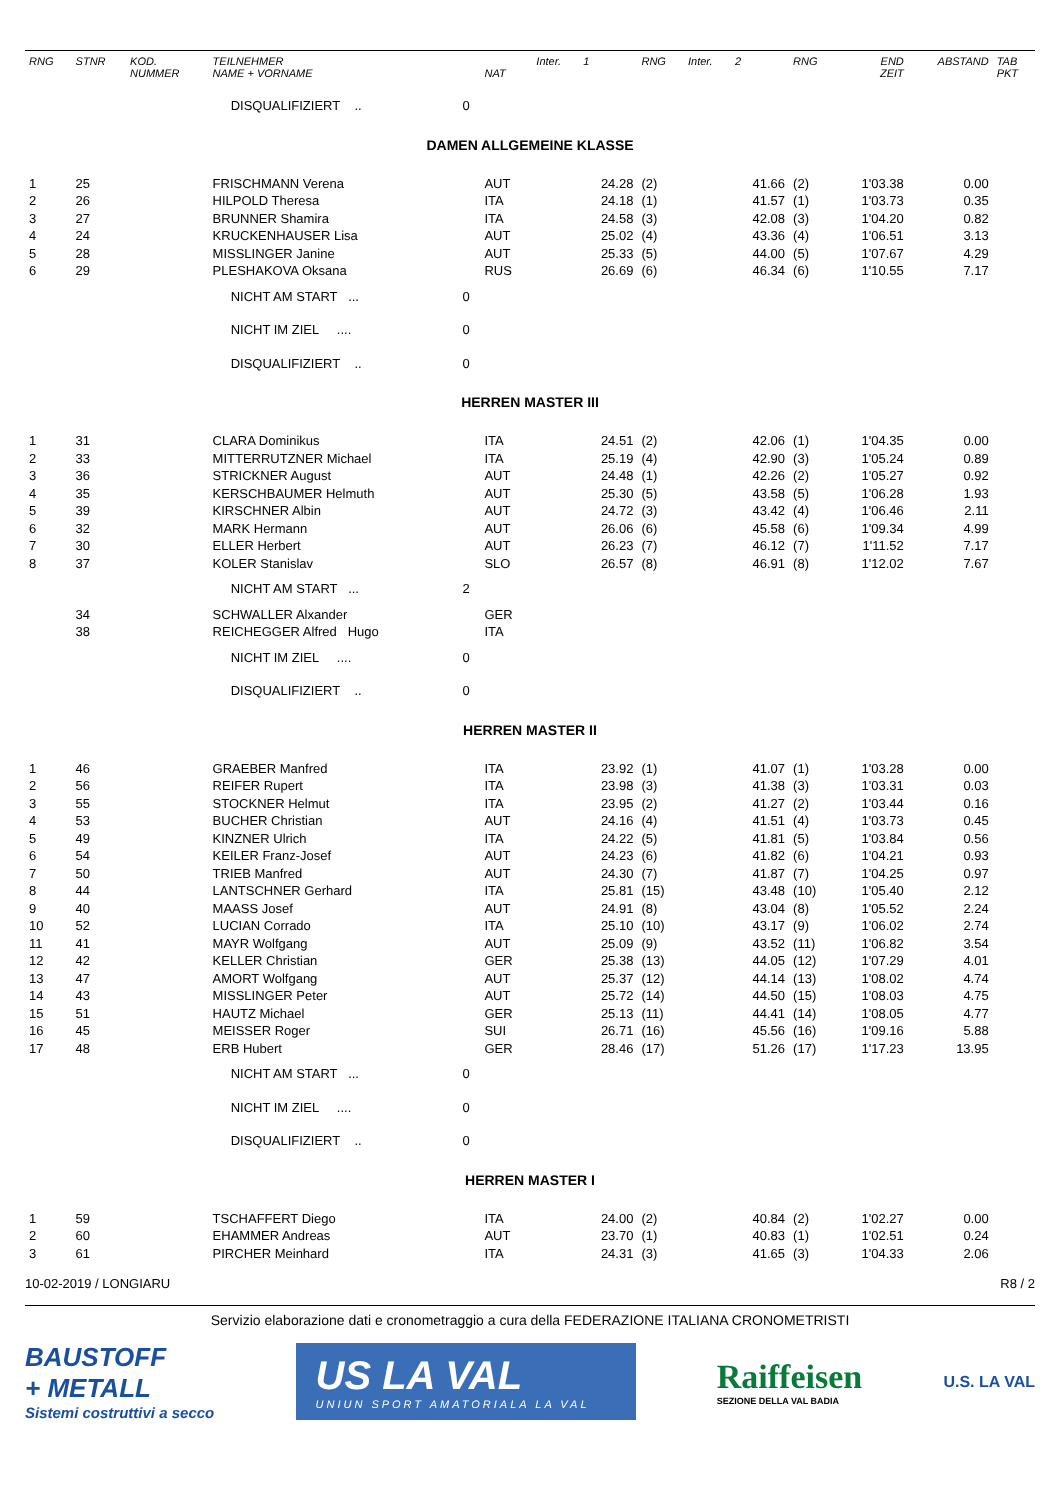| RNG | STNR | KOD. NUMMER | TEILNEHMER NAME + VORNAME | | NAT | Inter. | 1 | RNG | Inter. | 2 | RNG | END ZEIT | ABSTAND | TAB PKT |
| --- | --- | --- | --- | --- | --- | --- | --- | --- | --- | --- | --- | --- | --- | --- |
| | | | DISQUALIFIZIERT .. | 0 | | | | | | | | | | |
| DAMEN ALLGEMEINE KLASSE | | | | | | | | | | | | | | |
| 1 | 25 | | FRISCHMANN Verena | | AUT | | 24.28 | (2) | | 41.66 | (2) | 1'03.38 | 0.00 | |
| 2 | 26 | | HILPOLD Theresa | | ITA | | 24.18 | (1) | | 41.57 | (1) | 1'03.73 | 0.35 | |
| 3 | 27 | | BRUNNER Shamira | | ITA | | 24.58 | (3) | | 42.08 | (3) | 1'04.20 | 0.82 | |
| 4 | 24 | | KRUCKENHAUSER Lisa | | AUT | | 25.02 | (4) | | 43.36 | (4) | 1'06.51 | 3.13 | |
| 5 | 28 | | MISSLINGER Janine | | AUT | | 25.33 | (5) | | 44.00 | (5) | 1'07.67 | 4.29 | |
| 6 | 29 | | PLESHAKOVA Oksana | | RUS | | 26.69 | (6) | | 46.34 | (6) | 1'10.55 | 7.17 | |
| | | | NICHT AM START ... | 0 | | | | | | | | | | |
| | | | NICHT IM ZIEL .... | 0 | | | | | | | | | | |
| | | | DISQUALIFIZIERT .. | 0 | | | | | | | | | | |
| HERREN MASTER III | | | | | | | | | | | | | | |
| 1 | 31 | | CLARA Dominikus | | ITA | | 24.51 | (2) | | 42.06 | (1) | 1'04.35 | 0.00 | |
| 2 | 33 | | MITTERRUTZNER Michael | | ITA | | 25.19 | (4) | | 42.90 | (3) | 1'05.24 | 0.89 | |
| 3 | 36 | | STRICKNER August | | AUT | | 24.48 | (1) | | 42.26 | (2) | 1'05.27 | 0.92 | |
| 4 | 35 | | KERSCHBAUMER Helmuth | | AUT | | 25.30 | (5) | | 43.58 | (5) | 1'06.28 | 1.93 | |
| 5 | 39 | | KIRSCHNER Albin | | AUT | | 24.72 | (3) | | 43.42 | (4) | 1'06.46 | 2.11 | |
| 6 | 32 | | MARK Hermann | | AUT | | 26.06 | (6) | | 45.58 | (6) | 1'09.34 | 4.99 | |
| 7 | 30 | | ELLER Herbert | | AUT | | 26.23 | (7) | | 46.12 | (7) | 1'11.52 | 7.17 | |
| 8 | 37 | | KOLER Stanislav | | SLO | | 26.57 | (8) | | 46.91 | (8) | 1'12.02 | 7.67 | |
| | | | NICHT AM START ... | 2 | | | | | | | | | | |
| | 34 | | SCHWALLER Alxander | | GER | | | | | | | | | |
| | 38 | | REICHEGGER Alfred Hugo | | ITA | | | | | | | | | |
| | | | NICHT IM ZIEL .... | 0 | | | | | | | | | | |
| | | | DISQUALIFIZIERT .. | 0 | | | | | | | | | | |
| HERREN MASTER II | | | | | | | | | | | | | | |
| 1 | 46 | | GRAEBER Manfred | | ITA | | 23.92 | (1) | | 41.07 | (1) | 1'03.28 | 0.00 | |
| 2 | 56 | | REIFER Rupert | | ITA | | 23.98 | (3) | | 41.38 | (3) | 1'03.31 | 0.03 | |
| 3 | 55 | | STOCKNER Helmut | | ITA | | 23.95 | (2) | | 41.27 | (2) | 1'03.44 | 0.16 | |
| 4 | 53 | | BUCHER Christian | | AUT | | 24.16 | (4) | | 41.51 | (4) | 1'03.73 | 0.45 | |
| 5 | 49 | | KINZNER Ulrich | | ITA | | 24.22 | (5) | | 41.81 | (5) | 1'03.84 | 0.56 | |
| 6 | 54 | | KEILER Franz-Josef | | AUT | | 24.23 | (6) | | 41.82 | (6) | 1'04.21 | 0.93 | |
| 7 | 50 | | TRIEB Manfred | | AUT | | 24.30 | (7) | | 41.87 | (7) | 1'04.25 | 0.97 | |
| 8 | 44 | | LANTSCHNER Gerhard | | ITA | | 25.81 | (15) | | 43.48 | (10) | 1'05.40 | 2.12 | |
| 9 | 40 | | MAASS Josef | | AUT | | 24.91 | (8) | | 43.04 | (8) | 1'05.52 | 2.24 | |
| 10 | 52 | | LUCIAN Corrado | | ITA | | 25.10 | (10) | | 43.17 | (9) | 1'06.02 | 2.74 | |
| 11 | 41 | | MAYR Wolfgang | | AUT | | 25.09 | (9) | | 43.52 | (11) | 1'06.82 | 3.54 | |
| 12 | 42 | | KELLER Christian | | GER | | 25.38 | (13) | | 44.05 | (12) | 1'07.29 | 4.01 | |
| 13 | 47 | | AMORT Wolfgang | | AUT | | 25.37 | (12) | | 44.14 | (13) | 1'08.02 | 4.74 | |
| 14 | 43 | | MISSLINGER Peter | | AUT | | 25.72 | (14) | | 44.50 | (15) | 1'08.03 | 4.75 | |
| 15 | 51 | | HAUTZ Michael | | GER | | 25.13 | (11) | | 44.41 | (14) | 1'08.05 | 4.77 | |
| 16 | 45 | | MEISSER Roger | | SUI | | 26.71 | (16) | | 45.56 | (16) | 1'09.16 | 5.88 | |
| 17 | 48 | | ERB Hubert | | GER | | 28.46 | (17) | | 51.26 | (17) | 1'17.23 | 13.95 | |
| | | | NICHT AM START ... | 0 | | | | | | | | | | |
| | | | NICHT IM ZIEL .... | 0 | | | | | | | | | | |
| | | | DISQUALIFIZIERT .. | 0 | | | | | | | | | | |
| HERREN MASTER I | | | | | | | | | | | | | | |
| 1 | 59 | | TSCHAFFERT Diego | | ITA | | 24.00 | (2) | | 40.84 | (2) | 1'02.27 | 0.00 | |
| 2 | 60 | | EHAMMER Andreas | | AUT | | 23.70 | (1) | | 40.83 | (1) | 1'02.51 | 0.24 | |
| 3 | 61 | | PIRCHER Meinhard | | ITA | | 24.31 | (3) | | 41.65 | (3) | 1'04.33 | 2.06 | |
10-02-2019 / LONGIARU R8 / 2
Servizio elaborazione dati e cronometraggio a cura della FEDERAZIONE ITALIANA CRONOMETRISTI
BAUSTOFF
+ METALL
Sistemi costruttivi a secco
US LA VAL
UNIUN SPORT AMATORIALA LA VAL
Raiffeisen
SEZIONE DELLA VAL BADIA
U.S. LA VAL